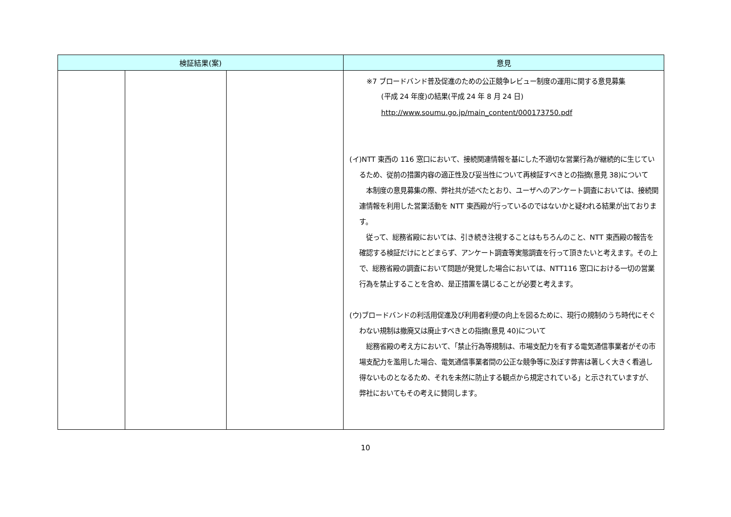| 検証結果(案) | | | 意見 |
| --- | --- | --- | --- |
| | | | ※7 ブロードバンド普及促進のための公正競争レビュー制度の運用に関する意見募集 (平成 24 年度)の結果(平成 24 年 8 月 24 日) http://www.soumu.go.jp/main_content/000173750.pdf (イ)NTT 東西の 116 窓口において、接続関連情報を基にした不適切な営業行為が継続的に生じているため、従前の措置内容の適正性及び妥当性について再検証すべきとの指摘(意見 38)について 本制度の意見募集の際、弊社共が述べたとおり、ユーザへのアンケート調査においては、接続関連情報を利用した営業活動を NTT 東西殿が行っているのではないかと疑われる結果が出ております。 従って、総務省殿においては、引き続き注視することはもちろんのこと、NTT 東西殿の報告を確認する検証だけにとどまらず、アンケート調査等実態調査を行って頂きたいと考えます。その上で、総務省殿の調査において問題が発覚した場合においては、NTT116 窓口における一切の営業行為を禁止することを含め、是正措置を講じることが必要と考えます。 (ウ)ブロードバンドの利活用促進及び利用者利便の向上を図るために、現行の規制のうち時代にそぐわない規制は撤廃又は廃止すべきとの指摘(意見 40)について 総務省殿の考え方において、「禁止行為等規制は、市場支配力を有する電気通信事業者がその市場支配力を濫用した場合、電気通信事業者間の公正な競争等に及ぼす弊害は著しく大きく看過し得ないものとなるため、それを未然に防止する観点から規定されている」と示されていますが、弊社においてもその考えに賛同します。 |
10